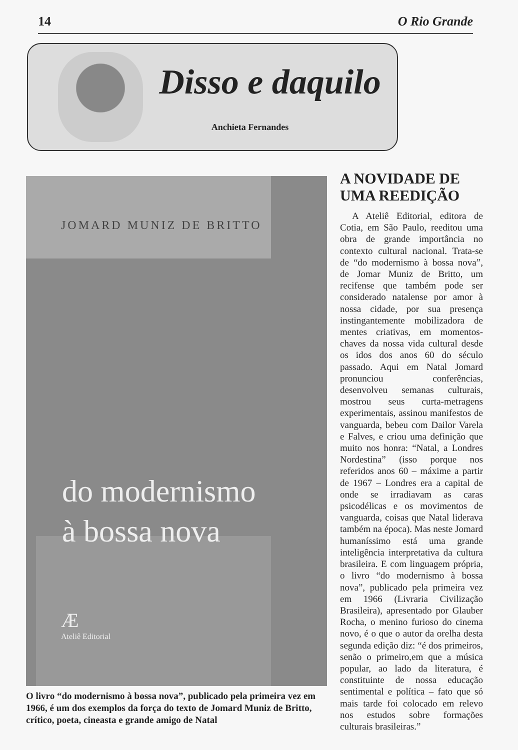14 O Rio Grande
Disso e daquilo
Anchieta Fernandes
JOMARD MUNIZ DE BRITTO
do modernismo
à bossa nova
Æ
Ateliê Editorial
O livro “do modernismo à bossa nova”, publicado pela primeira vez em 1966, é um dos exemplos da força do texto de Jomard Muniz de Britto, crítico, poeta, cineasta e grande amigo de Natal
A NOVIDADE DE UMA REEDIÇÃO
A Ateliê Editorial, editora de Cotia, em São Paulo, reeditou uma obra de grande importância no contexto cultural nacional. Trata-se de “do modernismo à bossa nova”, de Jomar Muniz de Britto, um recifense que também pode ser considerado natalense por amor à nossa cidade, por sua presença instingantemente mobilizadora de mentes criativas, em momentos-chaves da nossa vida cultural desde os idos dos anos 60 do século passado. Aqui em Natal Jomard pronunciou conferências, desenvolveu semanas culturais, mostrou seus curta-metragens experimentais, assinou manifestos de vanguarda, bebeu com Dailor Varela e Falves, e criou uma definição que muito nos honra: “Natal, a Londres Nordestina” (isso porque nos referidos anos 60 – máxime a partir de 1967 – Londres era a capital de onde se irradiavam as caras psicodélicas e os movimentos de vanguarda, coisas que Natal liderava também na época). Mas neste Jomard humaníssimo está uma grande inteligência interpretativa da cultura brasileira. E com linguagem própria, o livro “do modernismo à bossa nova”, publicado pela primeira vez em 1966 (Livraria Civilização Brasileira), apresentado por Glauber Rocha, o menino furioso do cinema novo, é o que o autor da orelha desta segunda edição diz: “é dos primeiros, senão o primeiro,em que a música popular, ao lado da literatura, é constituinte de nossa educação sentimental e política – fato que só mais tarde foi colocado em relevo nos estudos sobre formações culturais brasileiras.”